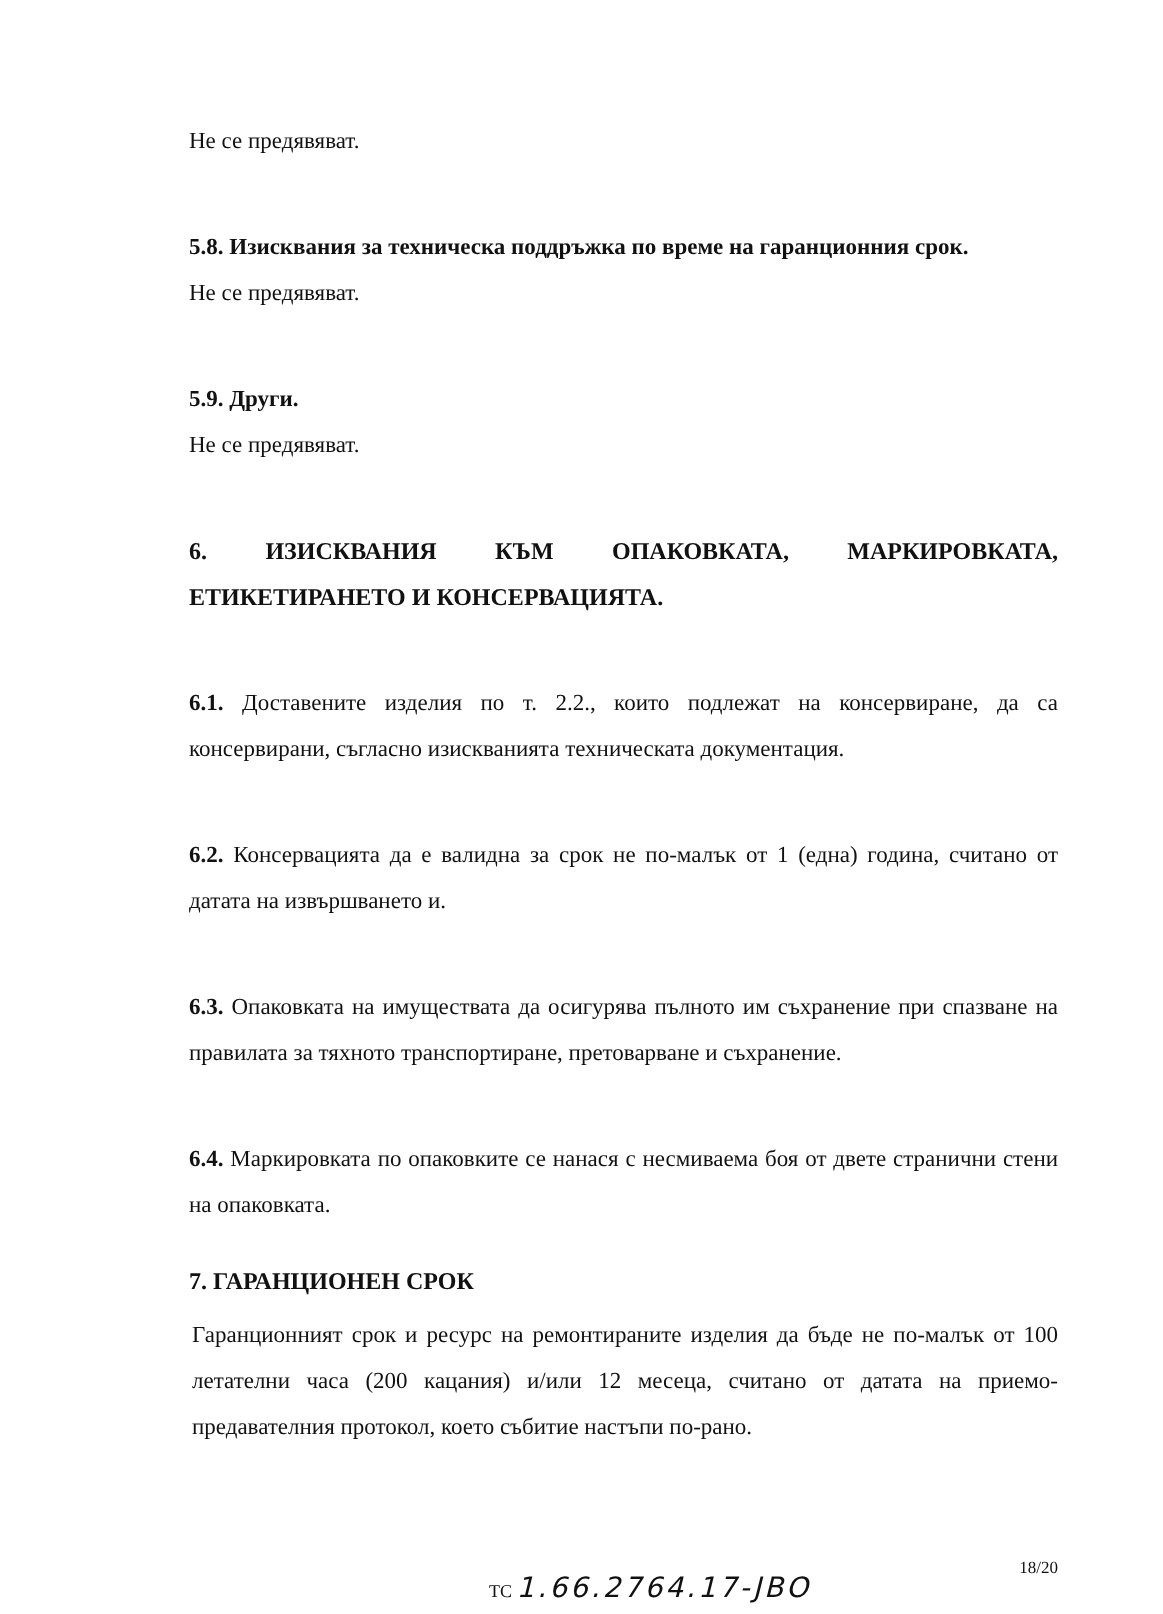Не се предявяват.
5.8. Изисквания за техническа поддръжка по време на гаранционния срок.
Не се предявяват.
5.9. Други.
Не се предявяват.
6. ИЗИСКВАНИЯ КЪМ ОПАКОВКАТА, МАРКИРОВКАТА, ЕТИКЕТИРАНЕТО И КОНСЕРВАЦИЯТА.
6.1. Доставените изделия по т. 2.2., които подлежат на консервиране, да са консервирани, съгласно изискванията техническата документация.
6.2. Консервацията да е валидна за срок не по-малък от 1 (една) година, считано от датата на извършването и.
6.3. Опаковката на имуществата да осигурява пълното им съхранение при спазване на правилата за тяхното транспортиране, претоварване и съхранение.
6.4. Маркировката по опаковките се нанася с несмиваема боя от двете странични стени на опаковката.
7. ГАРАНЦИОНЕН СРОК
Гаранционният срок и ресурс на ремонтираните изделия да бъде не по-малък от 100 летателни часа (200 кацания) и/или 12 месеца, считано от датата на приемо-предавателния протокол, което събитие настъпи по-рано.
ТС 1.66.2764.17-ЈВО
18/20